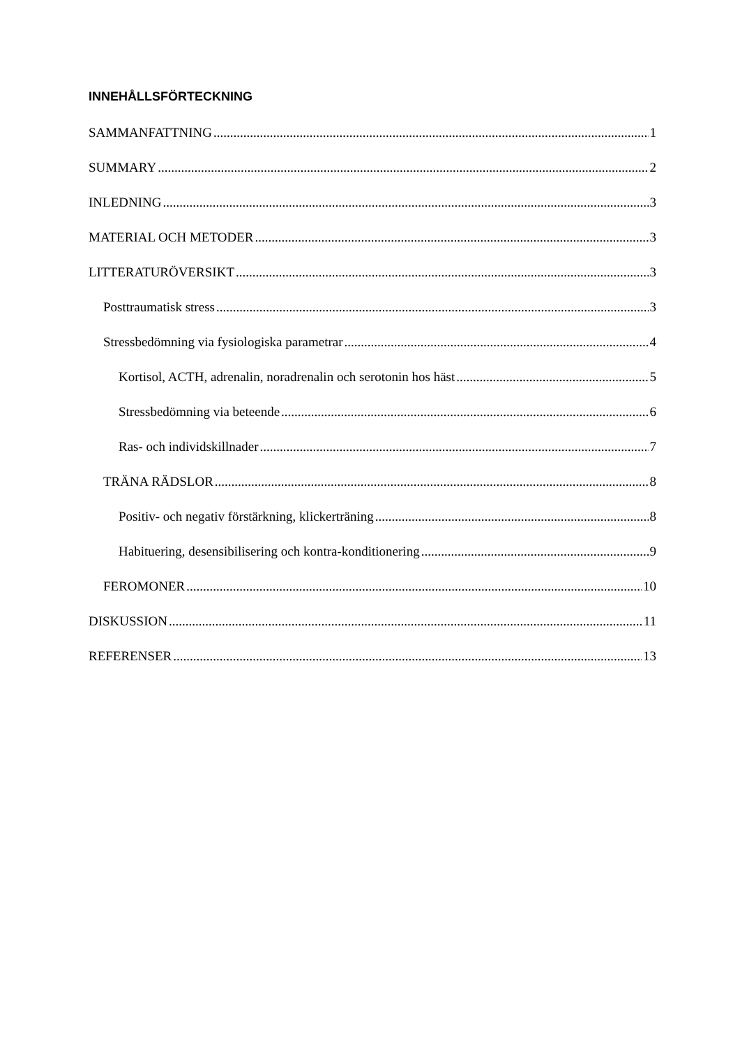INNEHÅLLSFÖRTECKNING
SAMMANFATTNING 1
SUMMARY 2
INLEDNING 3
MATERIAL OCH METODER 3
LITTERATURÖVERSIKT 3
Posttraumatisk stress 3
Stressbedömning via fysiologiska parametrar 4
Kortisol, ACTH, adrenalin, noradrenalin och serotonin hos häst 5
Stressbedömning via beteende 6
Ras- och individskillnader 7
TRÄNA RÄDSLOR 8
Positiv- och negativ förstärkning, klickerträning 8
Habituering, desensibilisering och kontra-konditionering 9
FEROMONER 10
DISKUSSION 11
REFERENSER 13